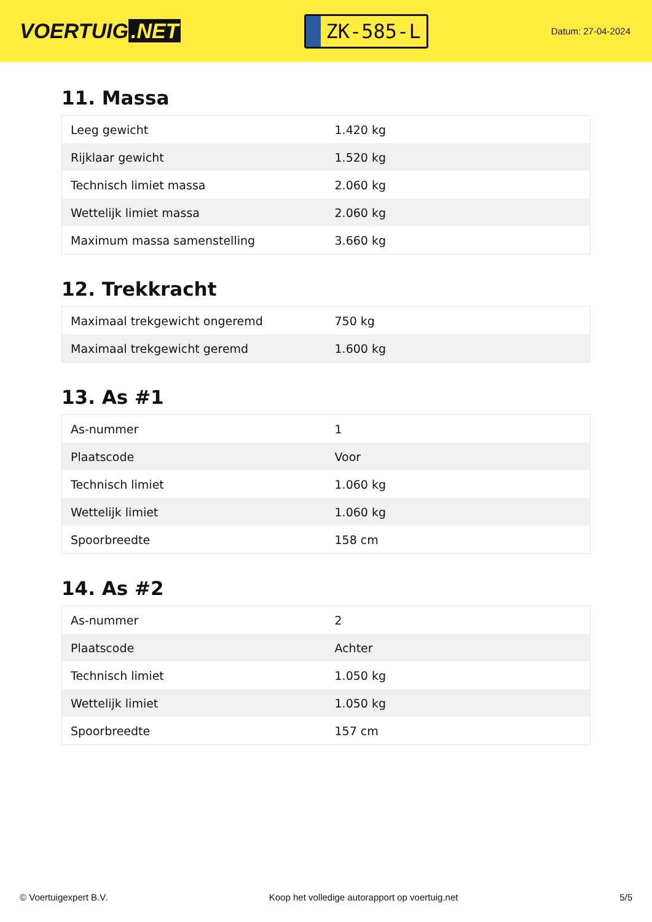VOERTUIG.NET
ZK-585-L
Datum: 27-04-2024
11. Massa
| Leeg gewicht | 1.420 kg |
| Rijklaar gewicht | 1.520 kg |
| Technisch limiet massa | 2.060 kg |
| Wettelijk limiet massa | 2.060 kg |
| Maximum massa samenstelling | 3.660 kg |
12. Trekkracht
| Maximaal trekgewicht ongeremd | 750 kg |
| Maximaal trekgewicht geremd | 1.600 kg |
13. As #1
| As-nummer | 1 |
| Plaatscode | Voor |
| Technisch limiet | 1.060 kg |
| Wettelijk limiet | 1.060 kg |
| Spoorbreedte | 158 cm |
14. As #2
| As-nummer | 2 |
| Plaatscode | Achter |
| Technisch limiet | 1.050 kg |
| Wettelijk limiet | 1.050 kg |
| Spoorbreedte | 157 cm |
© Voertuigexpert B.V. Koop het volledige autorapport op voertuig.net 5/5